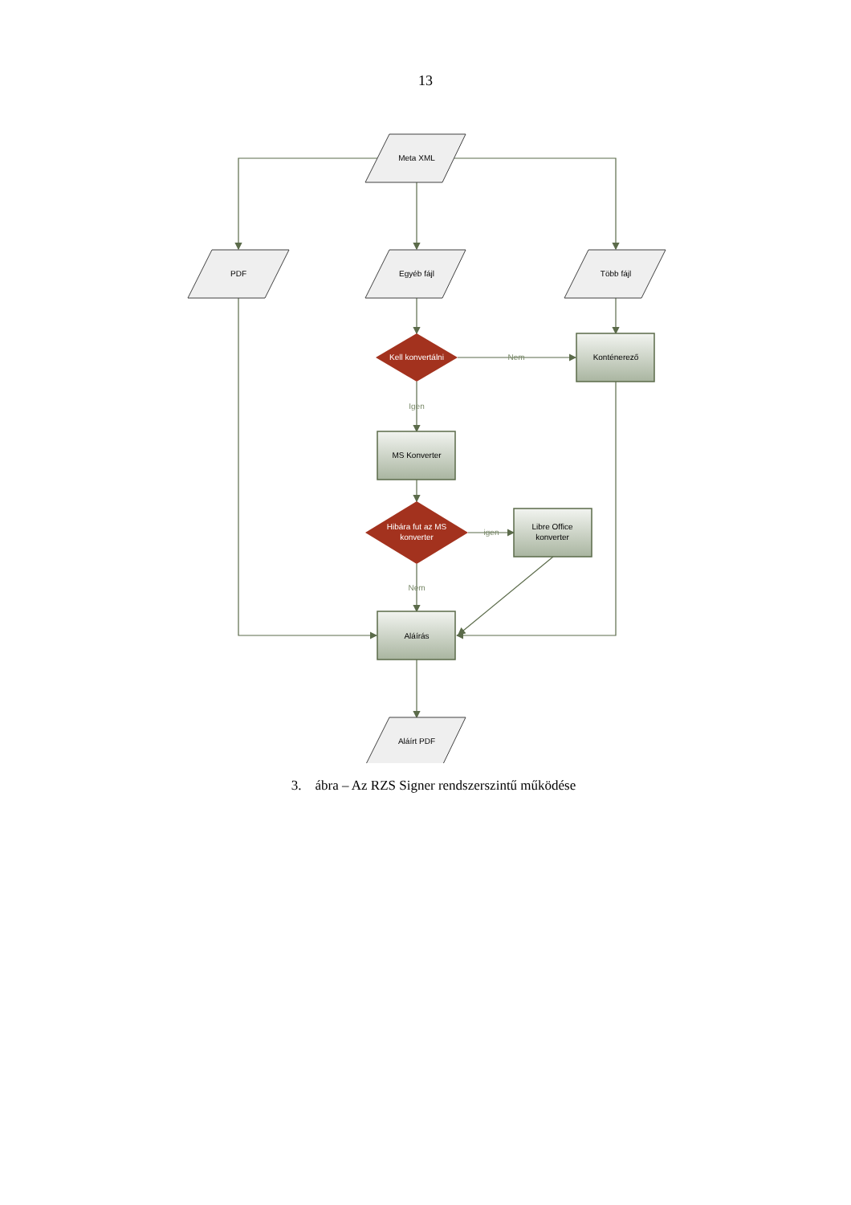13
Meta XML
PDF
Egyéb fájl
Több fájl
Kell konvertálni
Nem
Konténerező
Igen
MS Konverter
Hibára fut az MS
konverter
igen
Libre Office
konverter
Nem
Aláírás
Aláírt PDF
3. ábra – Az RZS Signer rendszerszintű működése